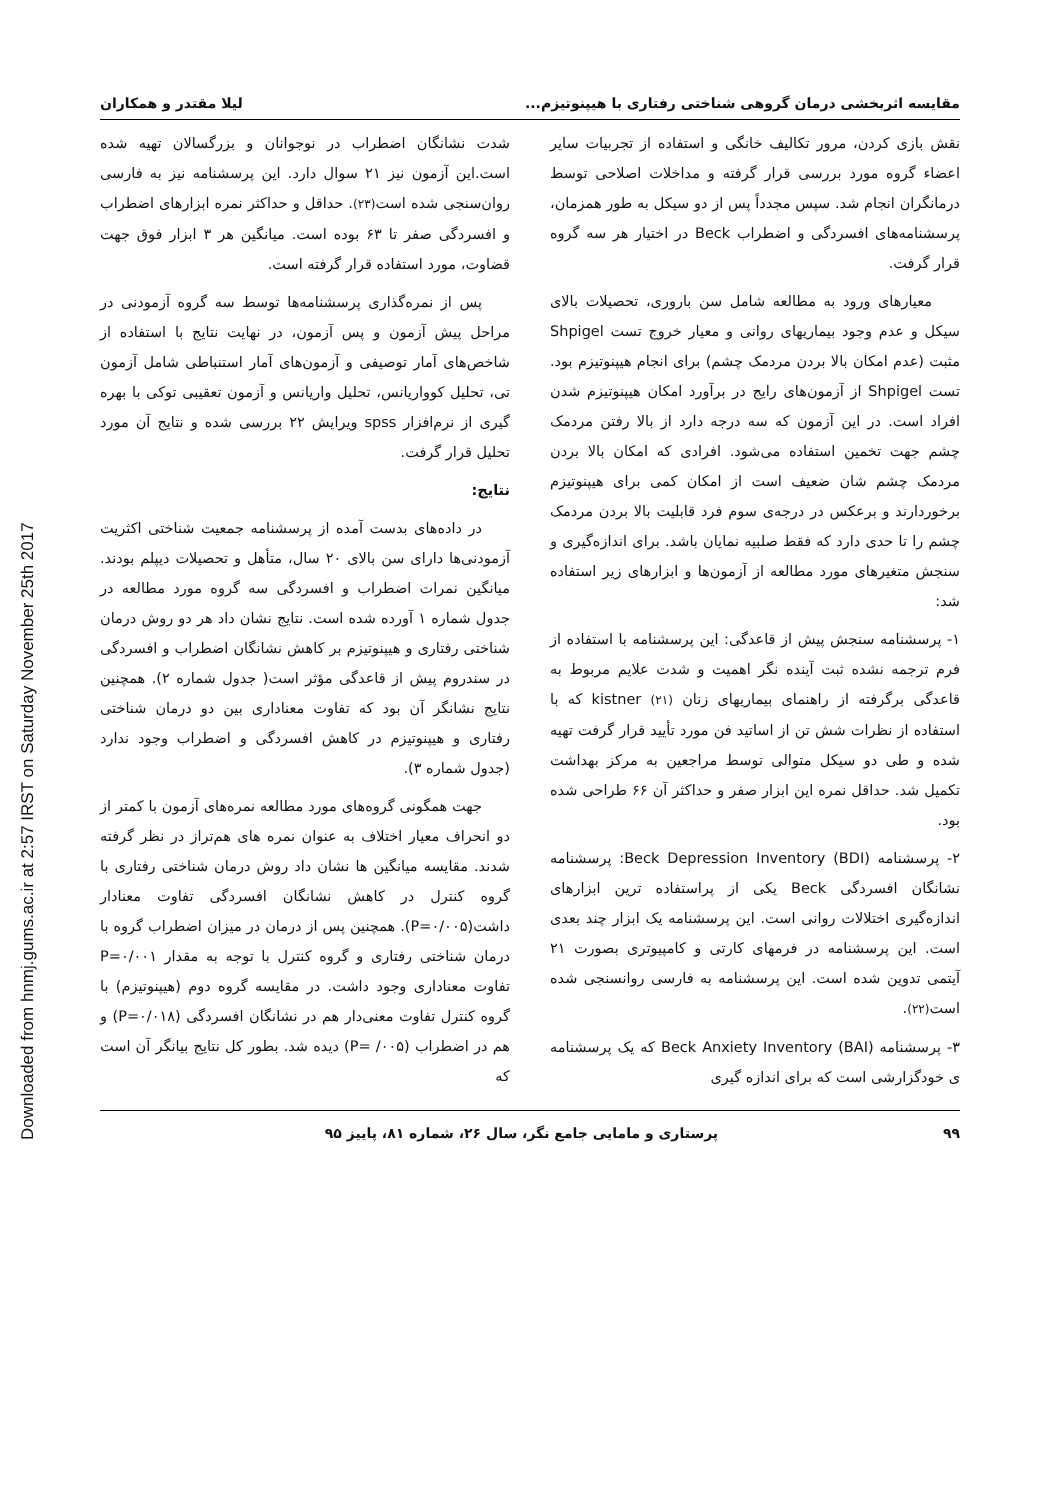Downloaded from hnmj.gums.ac.ir at 2:57 IRST on Saturday November 25th 2017
مقایسه اثربخشی درمان گروهی شناختی رفتاری با هیپنوتیزم... لیلا مقتدر و همکاران
نقش بازی کردن، مرور تکالیف خانگی و استفاده از تجربیات سایر اعضاء گروه مورد بررسی قرار گرفته و مداخلات اصلاحی توسط درمانگران انجام شد. سپس مجدداً پس از دو سیکل به طور همزمان، پرسشنامه‌های افسردگی و اضطراب Beck در اختیار هر سه گروه قرار گرفت.
معیارهای ورود به مطالعه شامل سن باروری، تحصیلات بالای سیکل و عدم وجود بیماریهای روانی و معیار خروج تست Shpigel مثبت (عدم امکان بالا بردن مردمک چشم) برای انجام هیپنوتیزم بود. تست Shpigel از آزمون‌های رایج در برآورد امکان هیپنوتیزم شدن افراد است. در این آزمون که سه درجه دارد از بالا رفتن مردمک چشم جهت تخمین استفاده می‌شود. افرادی که امکان بالا بردن مردمک چشم شان ضعیف است از امکان کمی برای هیپنوتیزم برخوردارند و برعکس در درجه‌ی سوم فرد قابلیت بالا بردن مردمک چشم را تا حدی دارد که فقط صلبیه نمایان باشد. برای اندازه‌گیری و سنجش متغیرهای مورد مطالعه از آزمون‌ها و ابزارهای زیر استفاده شد:
۱- پرسشنامه سنجش پیش از قاعدگی: این پرسشنامه با استفاده از فرم ترجمه نشده ثبت آینده نگر اهمیت و شدت علایم مربوط به قاعدگی برگرفته از راهنمای بیماریهای زنان kistner (۲۱) که با استفاده از نظرات شش تن از اساتید فن مورد تأیید قرار گرفت تهیه شده و طی دو سیکل متوالی توسط مراجعین به مرکز بهداشت تکمیل شد. حداقل نمره این ابزار صفر و حداکثر آن ۶۶ طراحی شده بود.
۲- پرسشنامه Beck Depression Inventory (BDI): پرسشنامه نشانگان افسردگی Beck یکی از پراستفاده ترین ابزارهای اندازه‌گیری اختلالات روانی است. این پرسشنامه یک ابزار چند بعدی است. این پرسشنامه در فرمهای کارتی و کامپیوتری بصورت ۲۱ آیتمی تدوین شده است. این پرسشنامه به فارسی روانسنجی شده است(۲۲).
۳- پرسشنامه Beck Anxiety Inventory (BAI) که یک پرسشنامه ی خودگزارشی است که برای اندازه گیری
شدت نشانگان اضطراب در نوجوانان و بزرگسالان تهیه شده است.این آزمون نیز ۲۱ سوال دارد. این پرسشنامه نیز به فارسی روان‌سنجی شده است(۲۳). حداقل و حداکثر نمره ابزارهای اضطراب و افسردگی صفر تا ۶۳ بوده است. میانگین هر ۳ ابزار فوق جهت قضاوت، مورد استفاده قرار گرفته است.
پس از نمره‌گذاری پرسشنامه‌ها توسط سه گروه آزمودنی در مراحل پیش آزمون و پس آزمون، در نهایت نتایج با استفاده از شاخص‌های آمار توصیفی و آزمون‌های آمار استنباطی شامل آزمون تی، تحلیل کوواریانس، تحلیل واریانس و آزمون تعقیبی توکی با بهره گیری از نرم‌افزار spss ویرایش ۲۲ بررسی شده و نتایج آن مورد تحلیل قرار گرفت.
نتایج:
در داده‌های بدست آمده از پرسشنامه جمعیت شناختی اکثریت آزمودنی‌ها دارای سن بالای ۲۰ سال، متأهل و تحصیلات دیپلم بودند. میانگین نمرات اضطراب و افسردگی سه گروه مورد مطالعه در جدول شماره ۱ آورده شده است. نتایج نشان داد هر دو روش درمان شناختی رفتاری و هیپنوتیزم بر کاهش نشانگان اضطراب و افسردگی در سندروم پیش از قاعدگی مؤثر است( جدول شماره ۲). همچنین نتایج نشانگر آن بود که تفاوت معناداری بین دو درمان شناختی رفتاری و هیپنوتیزم در کاهش افسردگی و اضطراب وجود ندارد (جدول شماره ۳).
جهت همگونی گروه‌های مورد مطالعه نمره‌های آزمون با کمتر از دو انحراف معیار اختلاف به عنوان نمره های هم‌تراز در نظر گرفته شدند. مقایسه میانگین ها نشان داد روش درمان شناختی رفتاری با گروه کنترل در کاهش نشانگان افسردگی تفاوت معنادار داشت(P=۰/۰۰۵). همچنین پس از درمان در میزان اضطراب گروه با درمان شناختی رفتاری و گروه کنترل با توجه به مقدار P=۰/۰۰۱ تفاوت معناداری وجود داشت. در مقایسه گروه دوم (هیپنوتیزم) با گروه کنترل تفاوت معنی‌دار هم در نشانگان افسردگی (P=۰/۰۱۸) و هم در اضطراب (P= /۰۰۵) دیده شد. بطور کل نتایج بیانگر آن است که
۹۹ پرستاری و مامایی جامع نگر، سال ۲۶، شماره ۸۱، پاییز ۹۵